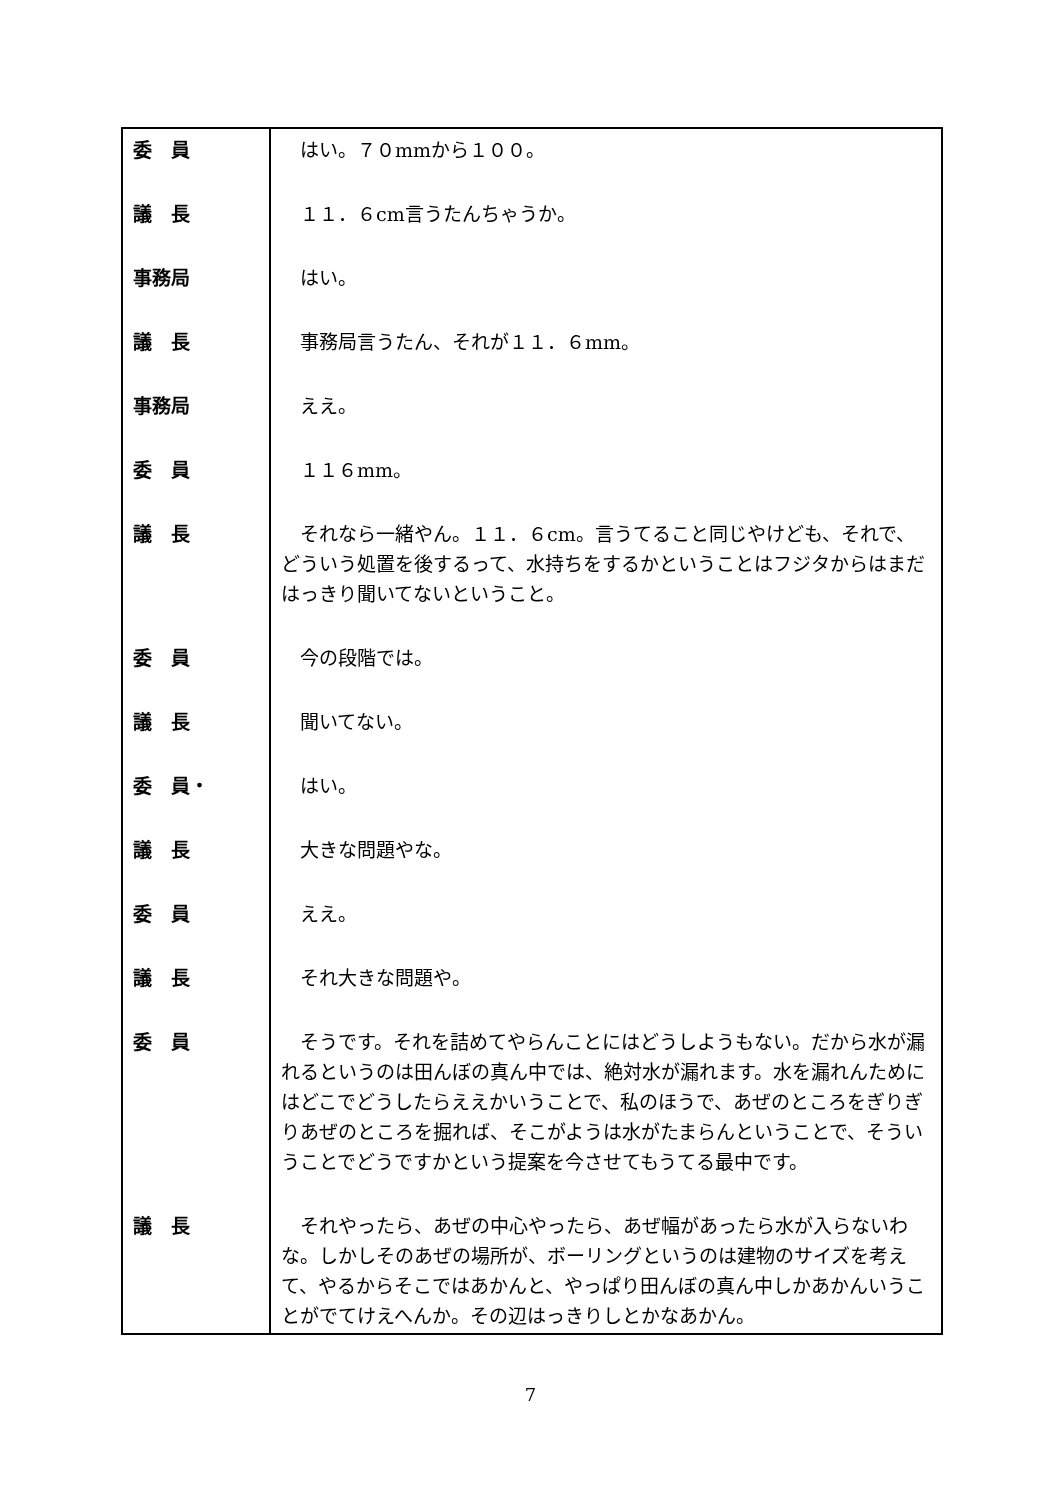| 委 員 | はい。７０mmから１００。 |
| 議 長 | １１．６cm言うたんちゃうか。 |
| 事務局 | はい。 |
| 議 長 | 事務局言うたん、それが１１．６mm。 |
| 事務局 | ええ。 |
| 委 員 | １１６mm。 |
| 議 長 | それなら一緒やん。１１．６cm。言うてること同じやけども、それで、どういう処置を後するって、水持ちをするかということはフジタからはまだはっきり聞いてないということ。 |
| 委 員 | 今の段階では。 |
| 議 長 | 聞いてない。 |
| 委 員・ | はい。 |
| 議 長 | 大きな問題やな。 |
| 委 員 | ええ。 |
| 議 長 | それ大きな問題や。 |
| 委 員 | そうです。それを詰めてやらんことにはどうしようもない。だから水が漏れるというのは田んぼの真ん中では、絶対水が漏れます。水を漏れんためにはどこでどうしたらええかいうことで、私のほうで、あぜのところをぎりぎりあぜのところを掘れば、そこがようは水がたまらんということで、そういうことでどうですかという提案を今させてもうてる最中です。 |
| 議 長 | それやったら、あぜの中心やったら、あぜ幅があったら水が入らないわな。しかしそのあぜの場所が、ボーリングというのは建物のサイズを考えて、やるからそこではあかんと、やっぱり田んぼの真ん中しかあかんいうことがでてけえへんか。その辺はっきりしとかなあかん。 |
7